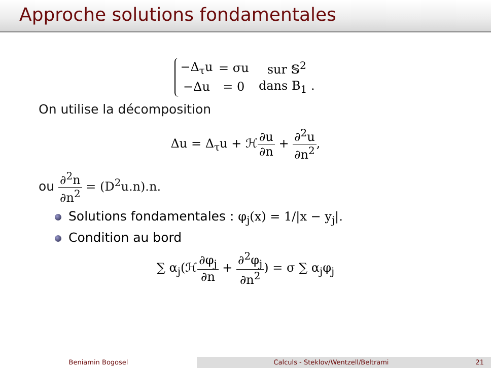Approche solutions fondamentales
| −Δ<sub>τ</sub>u | = σu | sur 𝕊<sup>2</sup> |
| −Δu | = 0 | dans B<sub>1</sub> . |
On utilise la décomposition
Δu = Δ<sub>τ</sub>u + ℋ∂u ∂n + ∂<sup>2</sup>u ∂n<sup>2</sup>,
ou ∂<sup>2</sup>n ∂n<sup>2</sup> = (D<sup>2</sup>u.n).n.
Solutions fondamentales : φ<sub>j</sub>(x) = 1/|x − y<sub>j</sub>|.
Condition au bord
∑ α<sub>j</sub>(ℋ∂φ<sub>j</sub> ∂n + ∂<sup>2</sup>φ<sub>j</sub> ∂n<sup>2</sup>) = σ ∑ α<sub>j</sub>φ<sub>j</sub>
Beniamin Bogosel Calculs - Steklov/Wentzell/Beltrami 21